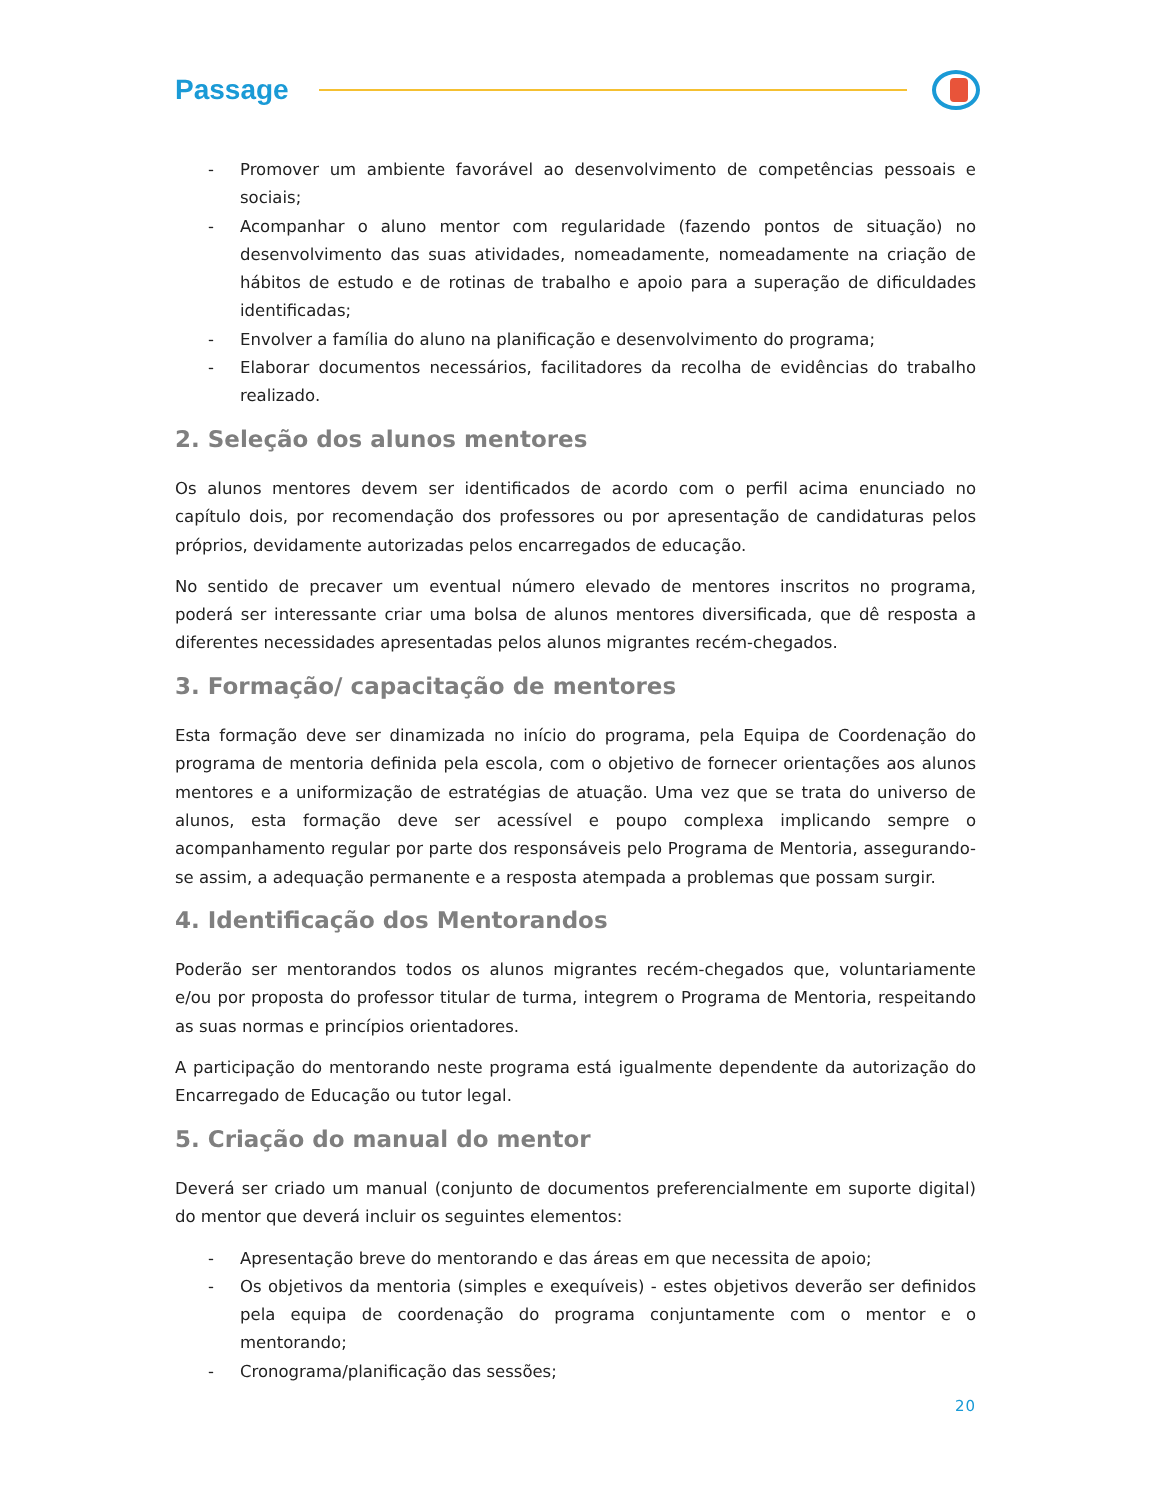Passage
- Promover um ambiente favorável ao desenvolvimento de competências pessoais e sociais;
- Acompanhar o aluno mentor com regularidade (fazendo pontos de situação) no desenvolvimento das suas atividades, nomeadamente, nomeadamente na criação de hábitos de estudo e de rotinas de trabalho e apoio para a superação de dificuldades identificadas;
- Envolver a família do aluno na planificação e desenvolvimento do programa;
- Elaborar documentos necessários, facilitadores da recolha de evidências do trabalho realizado.
2. Seleção dos alunos mentores
Os alunos mentores devem ser identificados de acordo com o perfil acima enunciado no capítulo dois, por recomendação dos professores ou por apresentação de candidaturas pelos próprios, devidamente autorizadas pelos encarregados de educação.
No sentido de precaver um eventual número elevado de mentores inscritos no programa, poderá ser interessante criar uma bolsa de alunos mentores diversificada, que dê resposta a diferentes necessidades apresentadas pelos alunos migrantes recém-chegados.
3. Formação/ capacitação de mentores
Esta formação deve ser dinamizada no início do programa, pela Equipa de Coordenação do programa de mentoria definida pela escola, com o objetivo de fornecer orientações aos alunos mentores e a uniformização de estratégias de atuação. Uma vez que se trata do universo de alunos, esta formação deve ser acessível e poupo complexa implicando sempre o acompanhamento regular por parte dos responsáveis pelo Programa de Mentoria, assegurando-se assim, a adequação permanente e a resposta atempada a problemas que possam surgir.
4. Identificação dos Mentorandos
Poderão ser mentorandos todos os alunos migrantes recém-chegados que, voluntariamente e/ou por proposta do professor titular de turma, integrem o Programa de Mentoria, respeitando as suas normas e princípios orientadores.
A participação do mentorando neste programa está igualmente dependente da autorização do Encarregado de Educação ou tutor legal.
5. Criação do manual do mentor
Deverá ser criado um manual (conjunto de documentos preferencialmente em suporte digital) do mentor que deverá incluir os seguintes elementos:
- Apresentação breve do mentorando e das áreas em que necessita de apoio;
- Os objetivos da mentoria (simples e exequíveis) - estes objetivos deverão ser definidos pela equipa de coordenação do programa conjuntamente com o mentor e o mentorando;
- Cronograma/planificação das sessões;
20